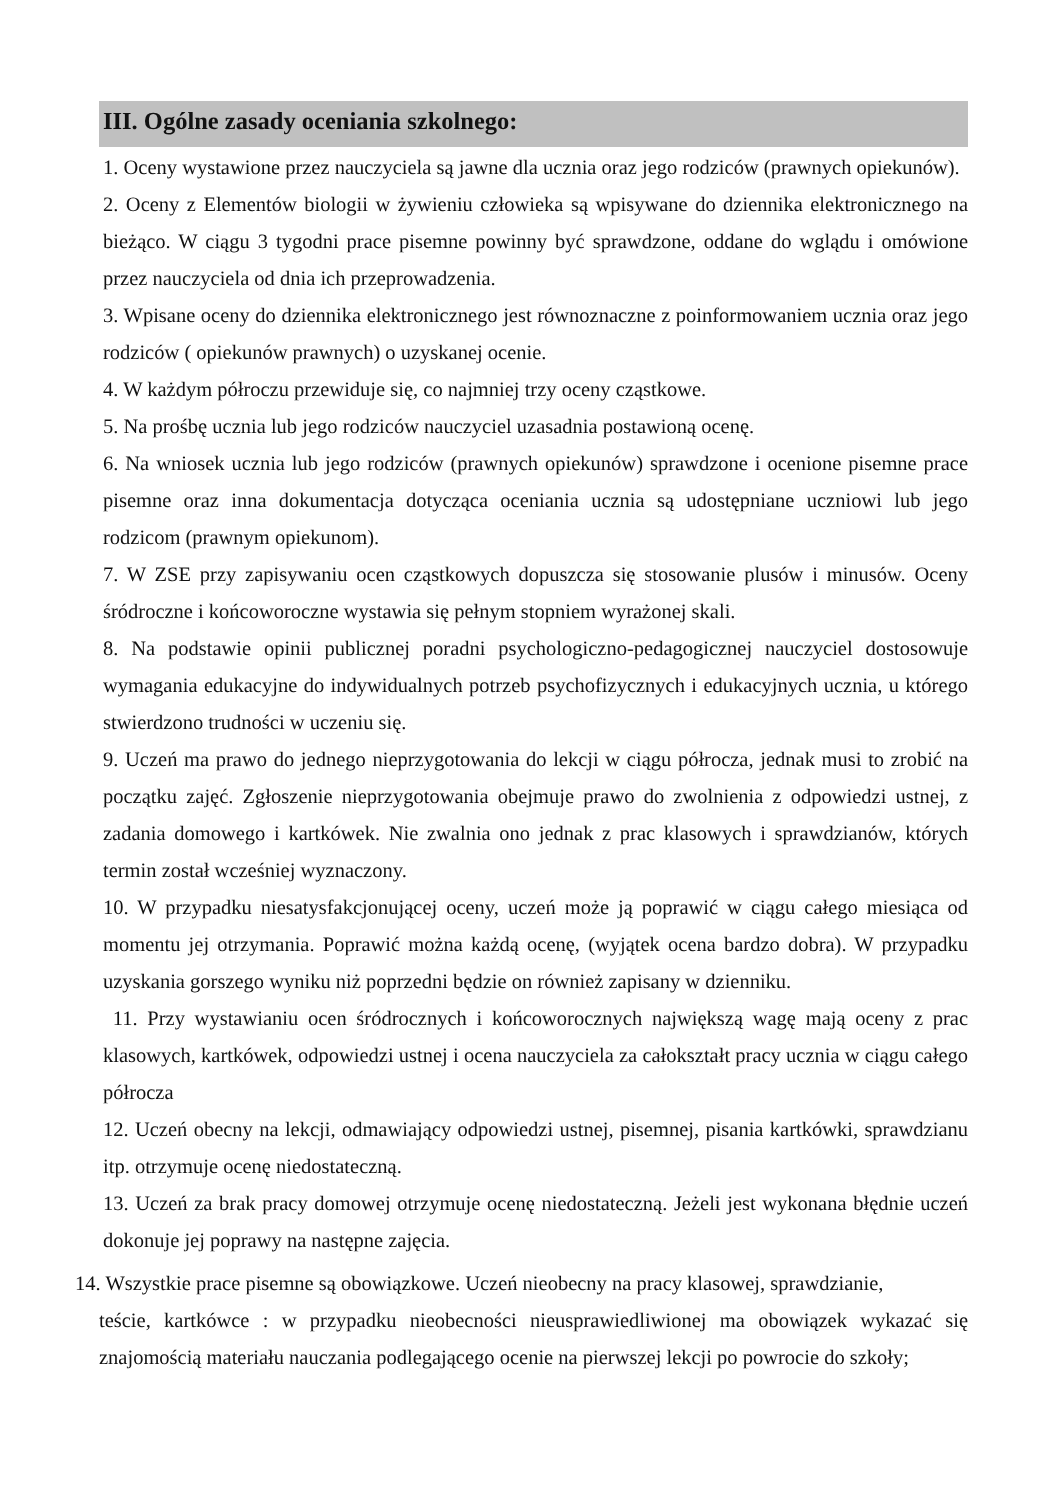III. Ogólne zasady oceniania szkolnego:
1. Oceny wystawione przez nauczyciela są jawne dla ucznia oraz jego rodziców (prawnych opiekunów).
2. Oceny z Elementów biologii w żywieniu człowieka są wpisywane do dziennika elektronicznego na bieżąco. W ciągu 3 tygodni prace pisemne powinny być sprawdzone, oddane do wglądu i omówione przez nauczyciela od dnia ich przeprowadzenia.
3. Wpisane oceny do dziennika elektronicznego jest równoznaczne z poinformowaniem ucznia oraz jego rodziców ( opiekunów prawnych) o uzyskanej ocenie.
4. W każdym półroczu przewiduje się, co najmniej trzy oceny cząstkowe.
5. Na prośbę ucznia lub jego rodziców nauczyciel uzasadnia postawioną ocenę.
6. Na wniosek ucznia lub jego rodziców (prawnych opiekunów) sprawdzone i ocenione pisemne prace pisemne oraz inna dokumentacja dotycząca oceniania ucznia są udostępniane uczniowi lub jego rodzicom (prawnym opiekunom).
7. W ZSE przy zapisywaniu ocen cząstkowych dopuszcza się stosowanie plusów i minusów. Oceny śródroczne i końcoworoczne wystawia się pełnym stopniem wyrażonej skali.
8. Na podstawie opinii publicznej poradni psychologiczno-pedagogicznej nauczyciel dostosowuje wymagania edukacyjne do indywidualnych potrzeb psychofizycznych i edukacyjnych ucznia, u którego stwierdzono trudności w uczeniu się.
9. Uczeń ma prawo do jednego nieprzygotowania do lekcji w ciągu półrocza, jednak musi to zrobić na początku zajęć. Zgłoszenie nieprzygotowania obejmuje prawo do zwolnienia z odpowiedzi ustnej, z zadania domowego i kartkówek. Nie zwalnia ono jednak z prac klasowych i sprawdzianów, których termin został wcześniej wyznaczony.
10. W przypadku niesatysfakcjonującej oceny, uczeń może ją poprawić w ciągu całego miesiąca od momentu jej otrzymania. Poprawić można każdą ocenę, (wyjątek ocena bardzo dobra). W przypadku uzyskania gorszego wyniku niż poprzedni będzie on również zapisany w dzienniku.
11. Przy wystawianiu ocen śródrocznych i końcoworocznych największą wagę mają oceny z prac klasowych, kartkówek, odpowiedzi ustnej i ocena nauczyciela za całokształt pracy ucznia w ciągu całego półrocza
12. Uczeń obecny na lekcji, odmawiający odpowiedzi ustnej, pisemnej, pisania kartkówki, sprawdzianu itp. otrzymuje ocenę niedostateczną.
13. Uczeń za brak pracy domowej otrzymuje ocenę niedostateczną. Jeżeli jest wykonana błędnie uczeń dokonuje jej poprawy na następne zajęcia.
14. Wszystkie prace pisemne są obowiązkowe. Uczeń nieobecny na pracy klasowej, sprawdzianie,
teście, kartkówce : w przypadku nieobecności nieusprawiedliwionej ma obowiązek wykazać się znajomością materiału nauczania podlegającego ocenie na pierwszej lekcji po powrocie do szkoły;